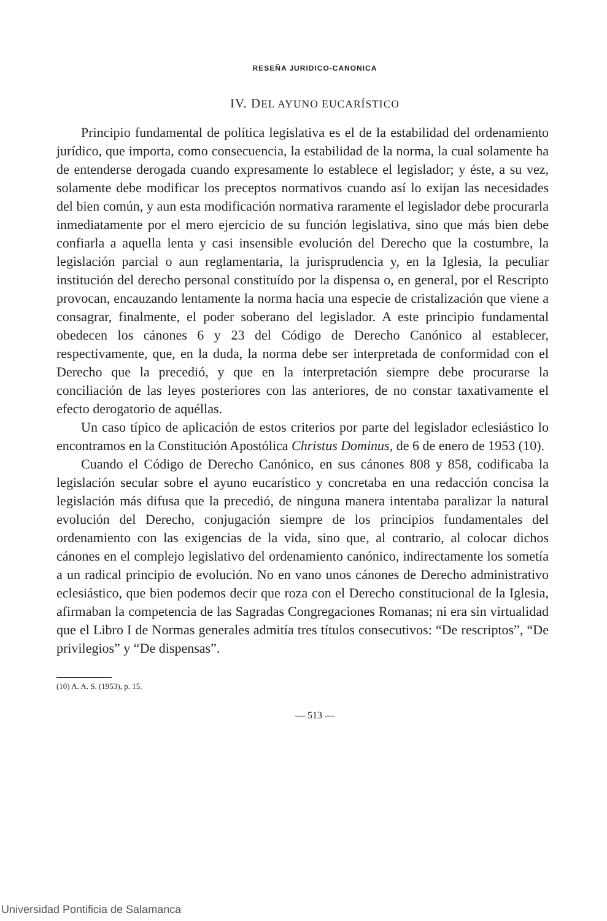RESEÑA JURIDICO-CANONICA
IV. DEL AYUNO EUCARÍSTICO
Principio fundamental de política legislativa es el de la estabilidad del ordenamiento jurídico, que importa, como consecuencia, la estabilidad de la norma, la cual solamente ha de entenderse derogada cuando expresamente lo establece el legislador; y éste, a su vez, solamente debe modificar los preceptos normativos cuando así lo exijan las necesidades del bien común, y aun esta modificación normativa raramente el legislador debe procurarla inmediatamente por el mero ejercicio de su función legislativa, sino que más bien debe confiarla a aquella lenta y casi insensible evolución del Derecho que la costumbre, la legislación parcial o aun reglamentaria, la jurisprudencia y, en la Iglesia, la peculiar institución del derecho personal constituído por la dispensa o, en general, por el Rescripto provocan, encauzando lentamente la norma hacia una especie de cristalización que viene a consagrar, finalmente, el poder soberano del legislador. A este principio fundamental obedecen los cánones 6 y 23 del Código de Derecho Canónico al establecer, respectivamente, que, en la duda, la norma debe ser interpretada de conformidad con el Derecho que la precedió, y que en la interpretación siempre debe procurarse la conciliación de las leyes posteriores con las anteriores, de no constar taxativamente el efecto derogatorio de aquéllas.
Un caso típico de aplicación de estos criterios por parte del legislador eclesiástico lo encontramos en la Constitución Apostólica Christus Dominus, de 6 de enero de 1953 (10).
Cuando el Código de Derecho Canónico, en sus cánones 808 y 858, codificaba la legislación secular sobre el ayuno eucarístico y concretaba en una redacción concisa la legislación más difusa que la precedió, de ninguna manera intentaba paralizar la natural evolución del Derecho, conjugación siempre de los principios fundamentales del ordenamiento con las exigencias de la vida, sino que, al contrario, al colocar dichos cánones en el complejo legislativo del ordenamiento canónico, indirectamente los sometía a un radical principio de evolución. No en vano unos cánones de Derecho administrativo eclesiástico, que bien podemos decir que roza con el Derecho constitucional de la Iglesia, afirmaban la competencia de las Sagradas Congregaciones Romanas; ni era sin virtualidad que el Libro I de Normas generales admitía tres títulos consecutivos: “De rescriptos”, “De privilegios” y “De dispensas”.
(10) A. A. S. (1953), p. 15.
— 513 —
Universidad Pontificia de Salamanca